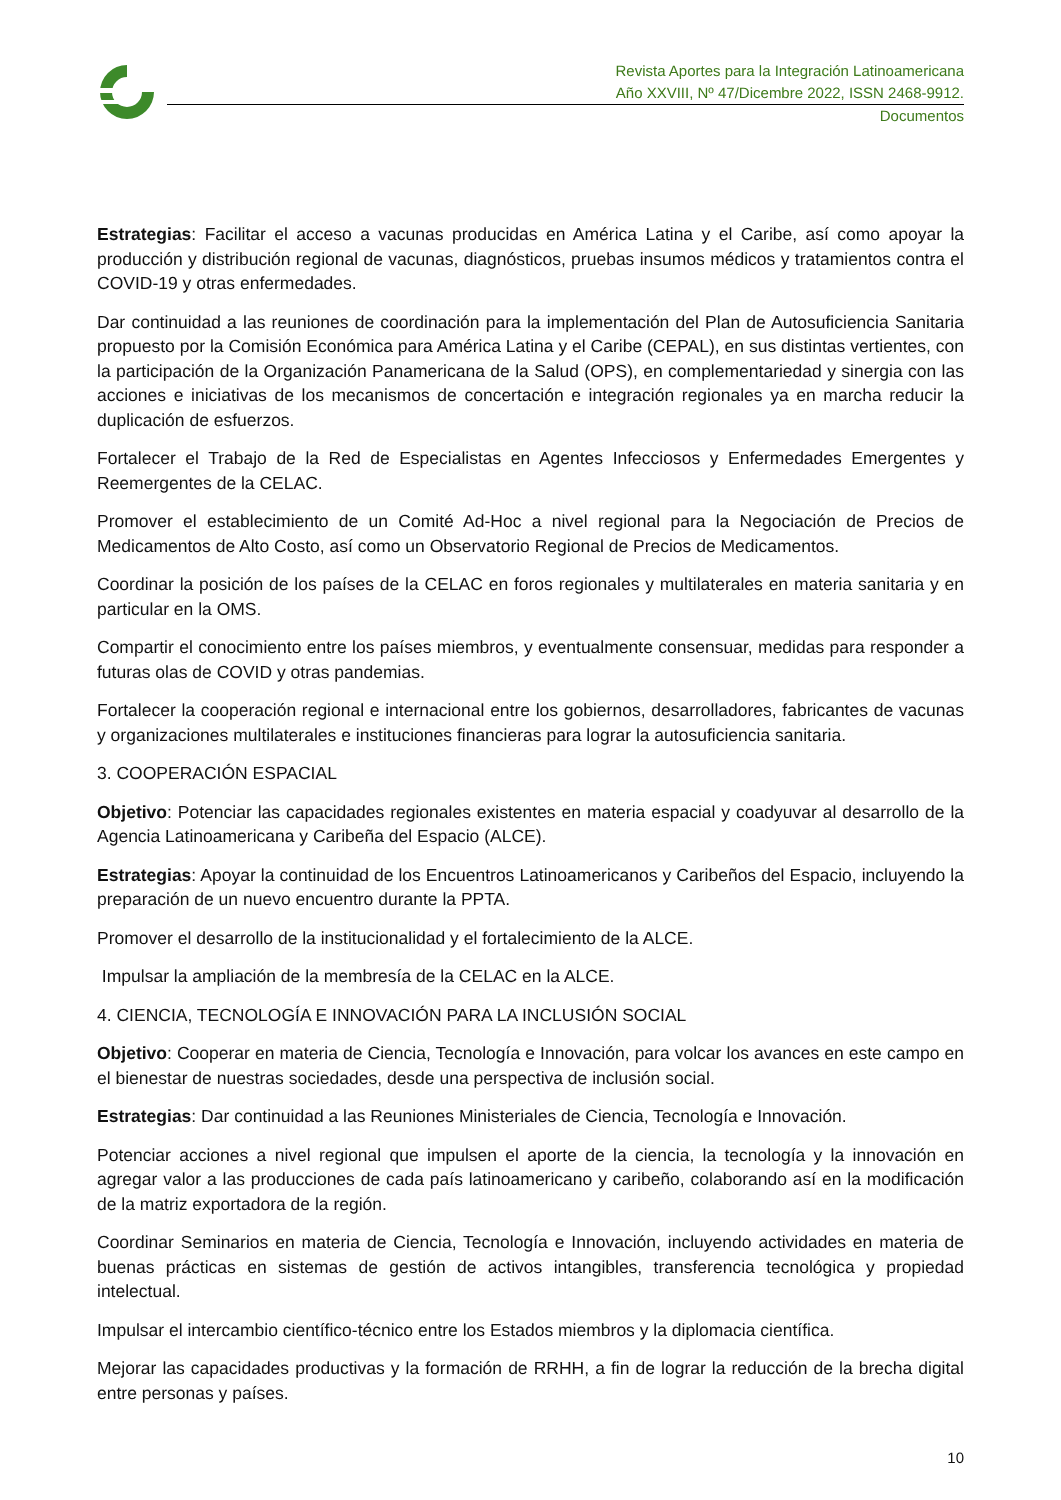Revista Aportes para la Integración Latinoamericana
Año XXVIII, Nº 47/Dicembre 2022, ISSN 2468-9912.
Documentos
Estrategias: Facilitar el acceso a vacunas producidas en América Latina y el Caribe, así como apoyar la producción y distribución regional de vacunas, diagnósticos, pruebas insumos médicos y tratamientos contra el COVID-19 y otras enfermedades.
Dar continuidad a las reuniones de coordinación para la implementación del Plan de Autosuficiencia Sanitaria propuesto por la Comisión Económica para América Latina y el Caribe (CEPAL), en sus distintas vertientes, con la participación de la Organización Panamericana de la Salud (OPS), en complementariedad y sinergia con las acciones e iniciativas de los mecanismos de concertación e integración regionales ya en marcha reducir la duplicación de esfuerzos.
Fortalecer el Trabajo de la Red de Especialistas en Agentes Infecciosos y Enfermedades Emergentes y Reemergentes de la CELAC.
Promover el establecimiento de un Comité Ad-Hoc a nivel regional para la Negociación de Precios de Medicamentos de Alto Costo, así como un Observatorio Regional de Precios de Medicamentos.
Coordinar la posición de los países de la CELAC en foros regionales y multilaterales en materia sanitaria y en particular en la OMS.
Compartir el conocimiento entre los países miembros, y eventualmente consensuar, medidas para responder a futuras olas de COVID y otras pandemias.
Fortalecer la cooperación regional e internacional entre los gobiernos, desarrolladores, fabricantes de vacunas y organizaciones multilaterales e instituciones financieras para lograr la autosuficiencia sanitaria.
3. COOPERACIÓN ESPACIAL
Objetivo: Potenciar las capacidades regionales existentes en materia espacial y coadyuvar al desarrollo de la Agencia Latinoamericana y Caribeña del Espacio (ALCE).
Estrategias: Apoyar la continuidad de los Encuentros Latinoamericanos y Caribeños del Espacio, incluyendo la preparación de un nuevo encuentro durante la PPTA.
Promover el desarrollo de la institucionalidad y el fortalecimiento de la ALCE.
Impulsar la ampliación de la membresía de la CELAC en la ALCE.
4. CIENCIA, TECNOLOGÍA E INNOVACIÓN PARA LA INCLUSIÓN SOCIAL
Objetivo: Cooperar en materia de Ciencia, Tecnología e Innovación, para volcar los avances en este campo en el bienestar de nuestras sociedades, desde una perspectiva de inclusión social.
Estrategias: Dar continuidad a las Reuniones Ministeriales de Ciencia, Tecnología e Innovación.
Potenciar acciones a nivel regional que impulsen el aporte de la ciencia, la tecnología y la innovación en agregar valor a las producciones de cada país latinoamericano y caribeño, colaborando así en la modificación de la matriz exportadora de la región.
Coordinar Seminarios en materia de Ciencia, Tecnología e Innovación, incluyendo actividades en materia de buenas prácticas en sistemas de gestión de activos intangibles, transferencia tecnológica y propiedad intelectual.
Impulsar el intercambio científico-técnico entre los Estados miembros y la diplomacia científica.
Mejorar las capacidades productivas y la formación de RRHH, a fin de lograr la reducción de la brecha digital entre personas y países.
10